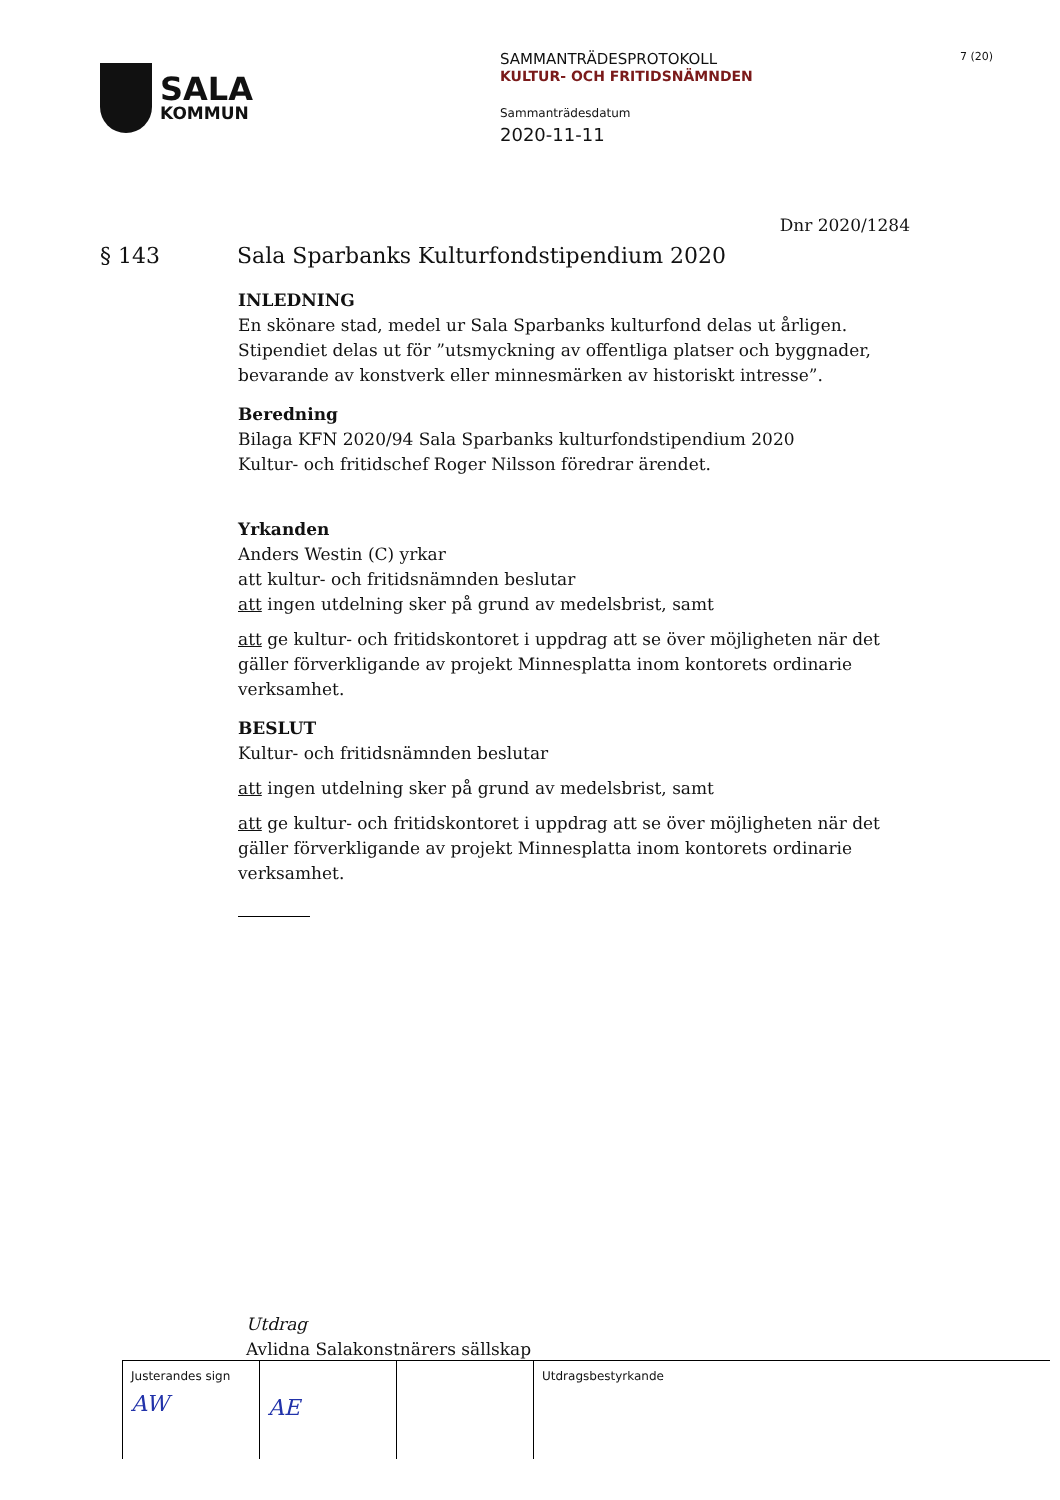SALA
KOMMUN
SAMMANTRÄDESPROTOKOLL
KULTUR- OCH FRITIDSNÄMNDEN
Sammanträdesdatum
2020-11-11
7 (20)
Dnr 2020/1284
§ 143 Sala Sparbanks Kulturfondstipendium 2020
INLEDNING
En skönare stad, medel ur Sala Sparbanks kulturfond delas ut årligen. Stipendiet delas ut för ”utsmyckning av offentliga platser och byggnader, bevarande av konstverk eller minnesmärken av historiskt intresse”.
Beredning
Bilaga KFN 2020/94 Sala Sparbanks kulturfondstipendium 2020
Kultur- och fritidschef Roger Nilsson föredrar ärendet.
Yrkanden
Anders Westin (C) yrkar
att kultur- och fritidsnämnden beslutar
att ingen utdelning sker på grund av medelsbrist, samt
att ge kultur- och fritidskontoret i uppdrag att se över möjligheten när det gäller förverkligande av projekt Minnesplatta inom kontorets ordinarie verksamhet.
BESLUT
Kultur- och fritidsnämnden beslutar
att ingen utdelning sker på grund av medelsbrist, samt
att ge kultur- och fritidskontoret i uppdrag att se över möjligheten när det gäller förverkligande av projekt Minnesplatta inom kontorets ordinarie verksamhet.
Utdrag
Avlidna Salakonstnärers sällskap
| Justerandes sign AW | AE | | Utdragsbestyrkande |